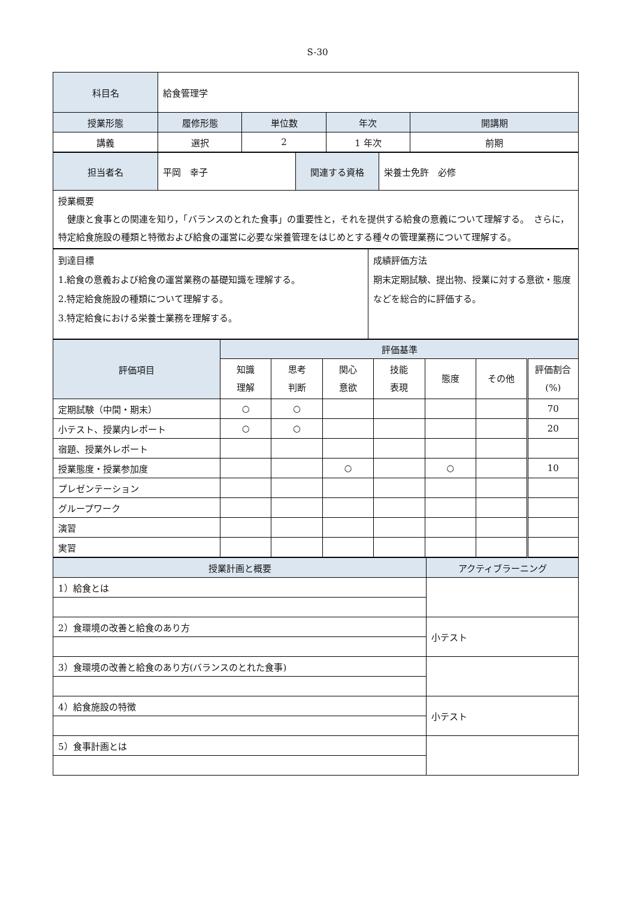S-30
| 科目名 | 給食管理学 | | | |
| 授業形態 | 履修形態 | 単位数 | 年次 | 開講期 |
| 講義 | 選択 | 2 | 1 年次 | 前期 |
| 担当者名 | 平岡 幸子 | 関連する資格 | 栄養士免許 必修 |
| 授業概要 健康と食事との関連を知り，「バランスのとれた食事」の重要性と，それを提供する給食の意義について理解する。 さらに，特定給食施設の種類と特徴および給食の運営に必要な栄養管理をはじめとする種々の管理業務について理解する。 | | | |
| 到達目標 1.給食の意義および給食の運営業務の基礎知識を理解する。 2.特定給食施設の種類について理解する。 3.特定給食における栄養士業務を理解する。 | 成績評価方法 期末定期試験、提出物、授業に対する意欲・態度などを総合的に評価する。 |
| 評価項目 | 評価基準 | | | | | | |
| --- | --- | --- | --- | --- | --- | --- | --- |
| | 知識 理解 | 思考 判断 | 関心 意欲 | 技能 表現 | 態度 | その他 | 評価割合 (%) |
| 定期試験（中間・期末） | ○ | ○ | | | | | 70 |
| 小テスト、授業内レポート | ○ | ○ | | | | | 20 |
| 宿題、授業外レポート | | | | | | | |
| 授業態度・授業参加度 | | | ○ | | ○ | | 10 |
| プレゼンテーション | | | | | | | |
| グループワーク | | | | | | | |
| 演習 | | | | | | | |
| 実習 | | | | | | | |
| 授業計画と概要 | アクティブラーニング |
| --- | --- |
| 1）給食とは | |
| 2）食環境の改善と給食のあり方 | 小テスト |
| 3）食環境の改善と給食のあり方(バランスのとれた食事) | |
| 4）給食施設の特徴 | 小テスト |
| 5）食事計画とは | |